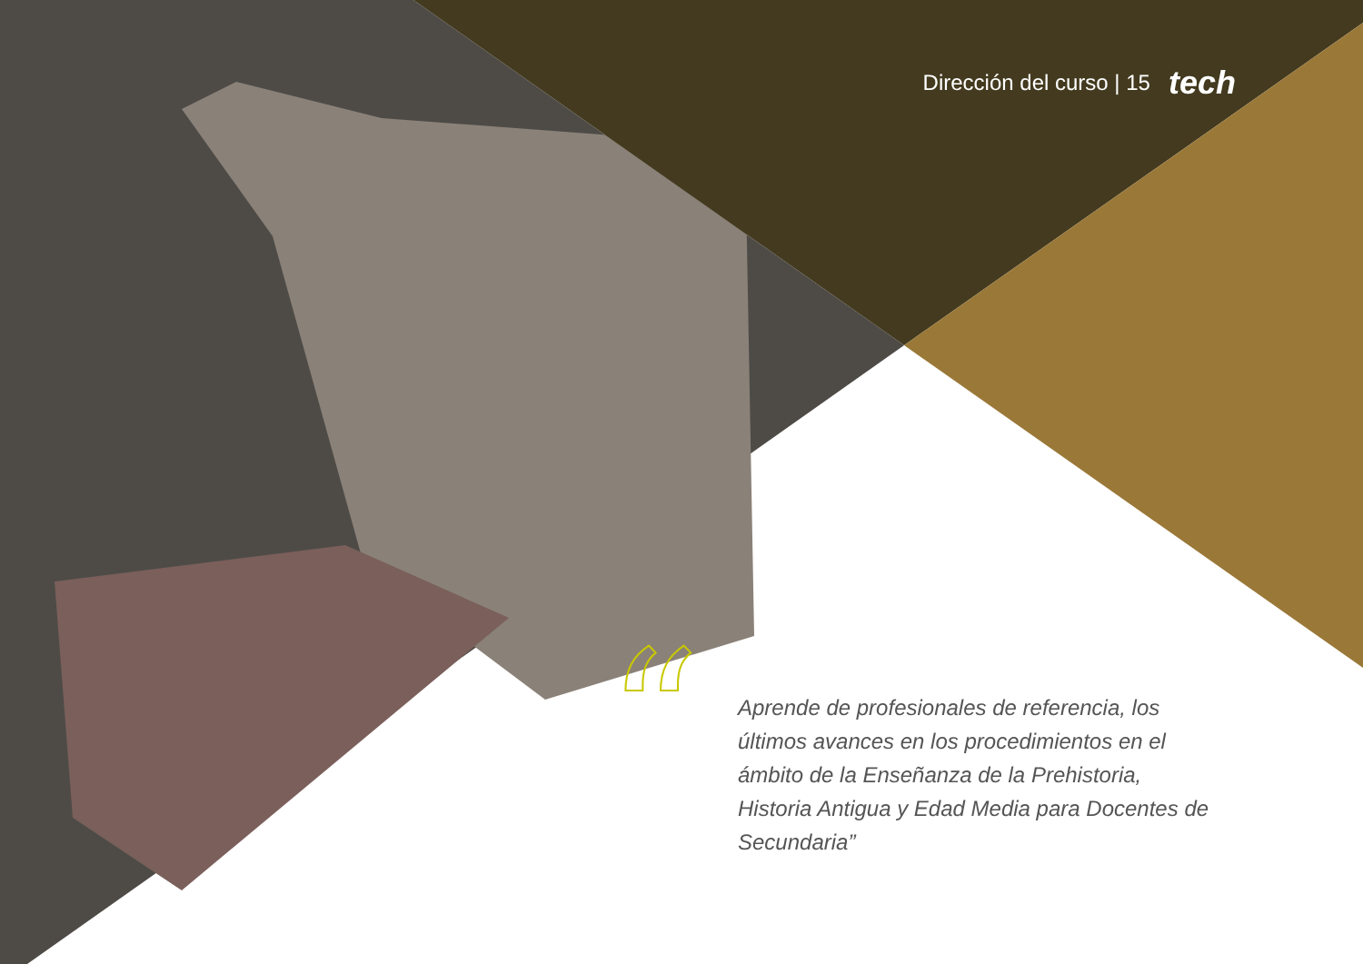Dirección del curso | 15 tech
“
Aprende de profesionales de referencia, los últimos avances en los procedimientos en el ámbito de la Enseñanza de la Prehistoria, Historia Antigua y Edad Media para Docentes de Secundaria”